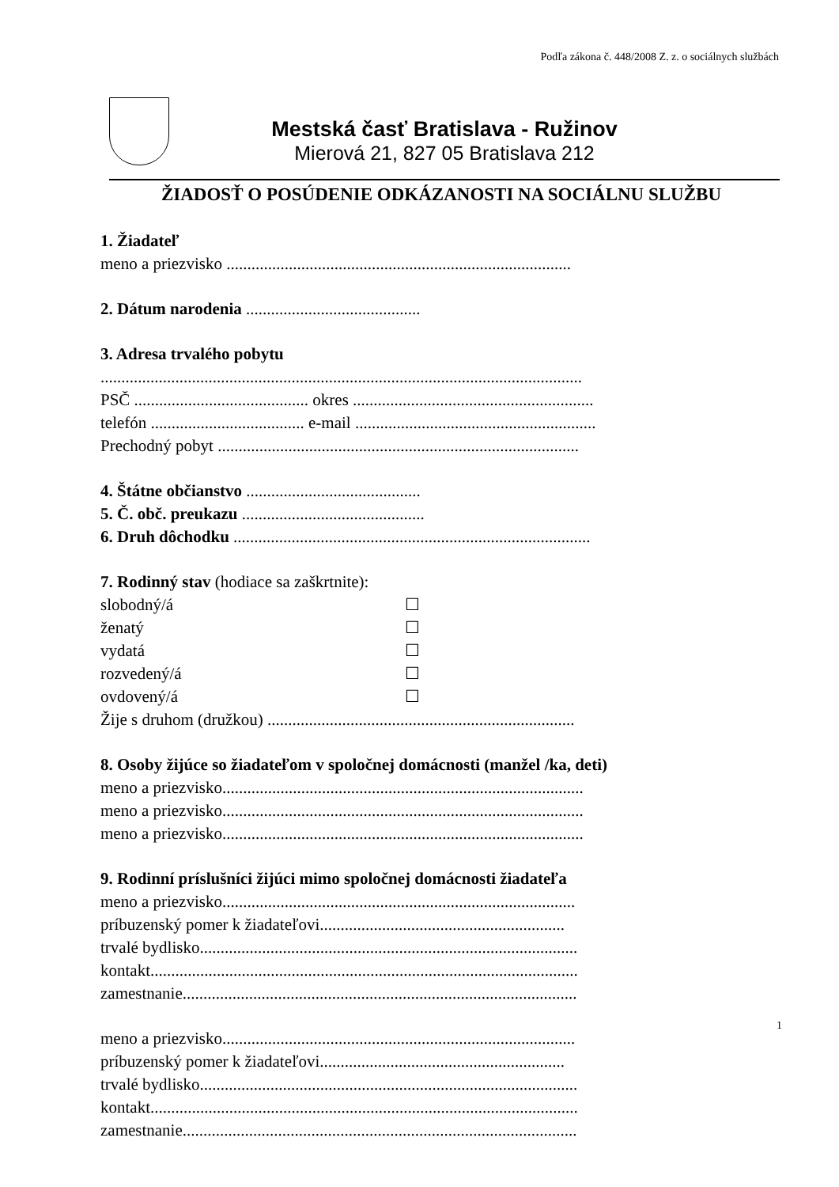Podľa zákona č. 448/2008 Z. z. o sociálnych službách
Mestská časť Bratislava - Ružinov
Mierová 21, 827 05 Bratislava 212
ŽIADOSŤ O POSÚDENIE ODKÁZANOSTI NA SOCIÁLNU SLUŽBU
1. Žiadateľ
meno a priezvisko ...................................................................................
2. Dátum narodenia ..........................................
3. Adresa trvalého pobytu
....................................................................................................................
PSČ .......................................... okres ..........................................................
telefón ..................................... e-mail ..........................................................
Prechodný pobyt .......................................................................................
4. Štátne občianstvo ..........................................
5. Č. obč. preukazu ............................................
6. Druh dôchodku ......................................................................................
7. Rodinný stav (hodiace sa zaškrtnite):
slobodný/á ☐
ženatý ☐
vydatá ☐
rozvedený/á ☐
ovdovený/á ☐
Žije s druhom (družkou) ..........................................................................
8. Osoby žijúce so žiadateľom v spoločnej domácnosti (manžel /ka, deti)
meno a priezvisko.......................................................................................
meno a priezvisko.......................................................................................
meno a priezvisko.......................................................................................
9. Rodinní príslušníci žijúci mimo spoločnej domácnosti žiadateľa
meno a priezvisko.....................................................................................
príbuzenský pomer k žiadateľovi...........................................................
trvalé bydlisko...........................................................................................
kontakt.......................................................................................................
zamestnanie...............................................................................................
meno a priezvisko.....................................................................................
príbuzenský pomer k žiadateľovi...........................................................
trvalé bydlisko...........................................................................................
kontakt.......................................................................................................
zamestnanie...............................................................................................
1